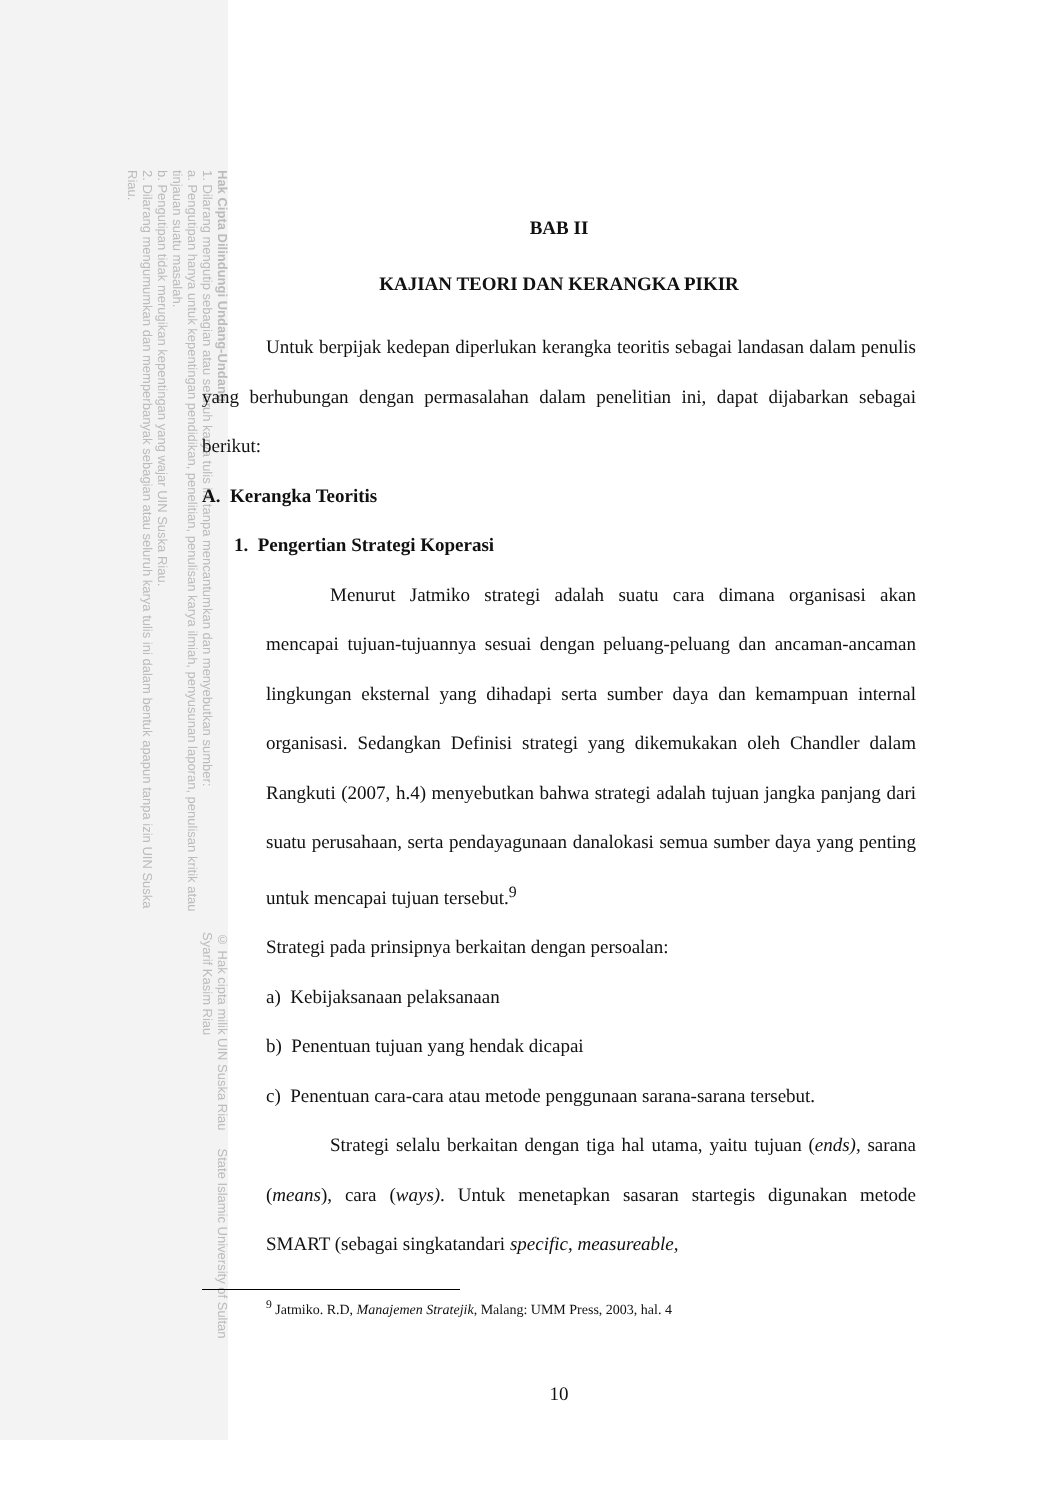© Hak cipta milik UIN Suska Riau State Islamic University of Sultan Syarif Kasim Riau
Hak Cipta Dilindungi Undang-Undang
1. Dilarang mengutip sebagian atau seluruh karya tulis ini tanpa mencantumkan dan menyebutkan sumber:
a. Pengutipan hanya untuk kepentingan pendidikan, penelitian, penulisan karya ilmiah, penyusunan laporan, penulisan kritik atau tinjauan suatu masalah.
b. Pengutipan tidak merugikan kepentingan yang wajar UIN Suska Riau.
2. Dilarang mengumumkan dan memperbanyak sebagian atau seluruh karya tulis ini dalam bentuk apapun tanpa izin UIN Suska Riau.
BAB II
KAJIAN TEORI DAN KERANGKA PIKIR
Untuk berpijak kedepan diperlukan kerangka teoritis sebagai landasan dalam penulis yang berhubungan dengan permasalahan dalam penelitian ini, dapat dijabarkan sebagai berikut:
A. Kerangka Teoritis
1. Pengertian Strategi Koperasi
Menurut Jatmiko strategi adalah suatu cara dimana organisasi akan mencapai tujuan-tujuannya sesuai dengan peluang-peluang dan ancaman-ancaman lingkungan eksternal yang dihadapi serta sumber daya dan kemampuan internal organisasi. Sedangkan Definisi strategi yang dikemukakan oleh Chandler dalam Rangkuti (2007, h.4) menyebutkan bahwa strategi adalah tujuan jangka panjang dari suatu perusahaan, serta pendayagunaan danalokasi semua sumber daya yang penting untuk mencapai tujuan tersebut.<sup>9</sup>
Strategi pada prinsipnya berkaitan dengan persoalan:
a) Kebijaksanaan pelaksanaan
b) Penentuan tujuan yang hendak dicapai
c) Penentuan cara-cara atau metode penggunaan sarana-sarana tersebut.
Strategi selalu berkaitan dengan tiga hal utama, yaitu tujuan (ends), sarana (means), cara (ways). Untuk menetapkan sasaran startegis digunakan metode SMART (sebagai singkatandari specific, measureable,
<sup>9</sup> Jatmiko. R.D, Manajemen Stratejik, Malang: UMM Press, 2003, hal. 4
10